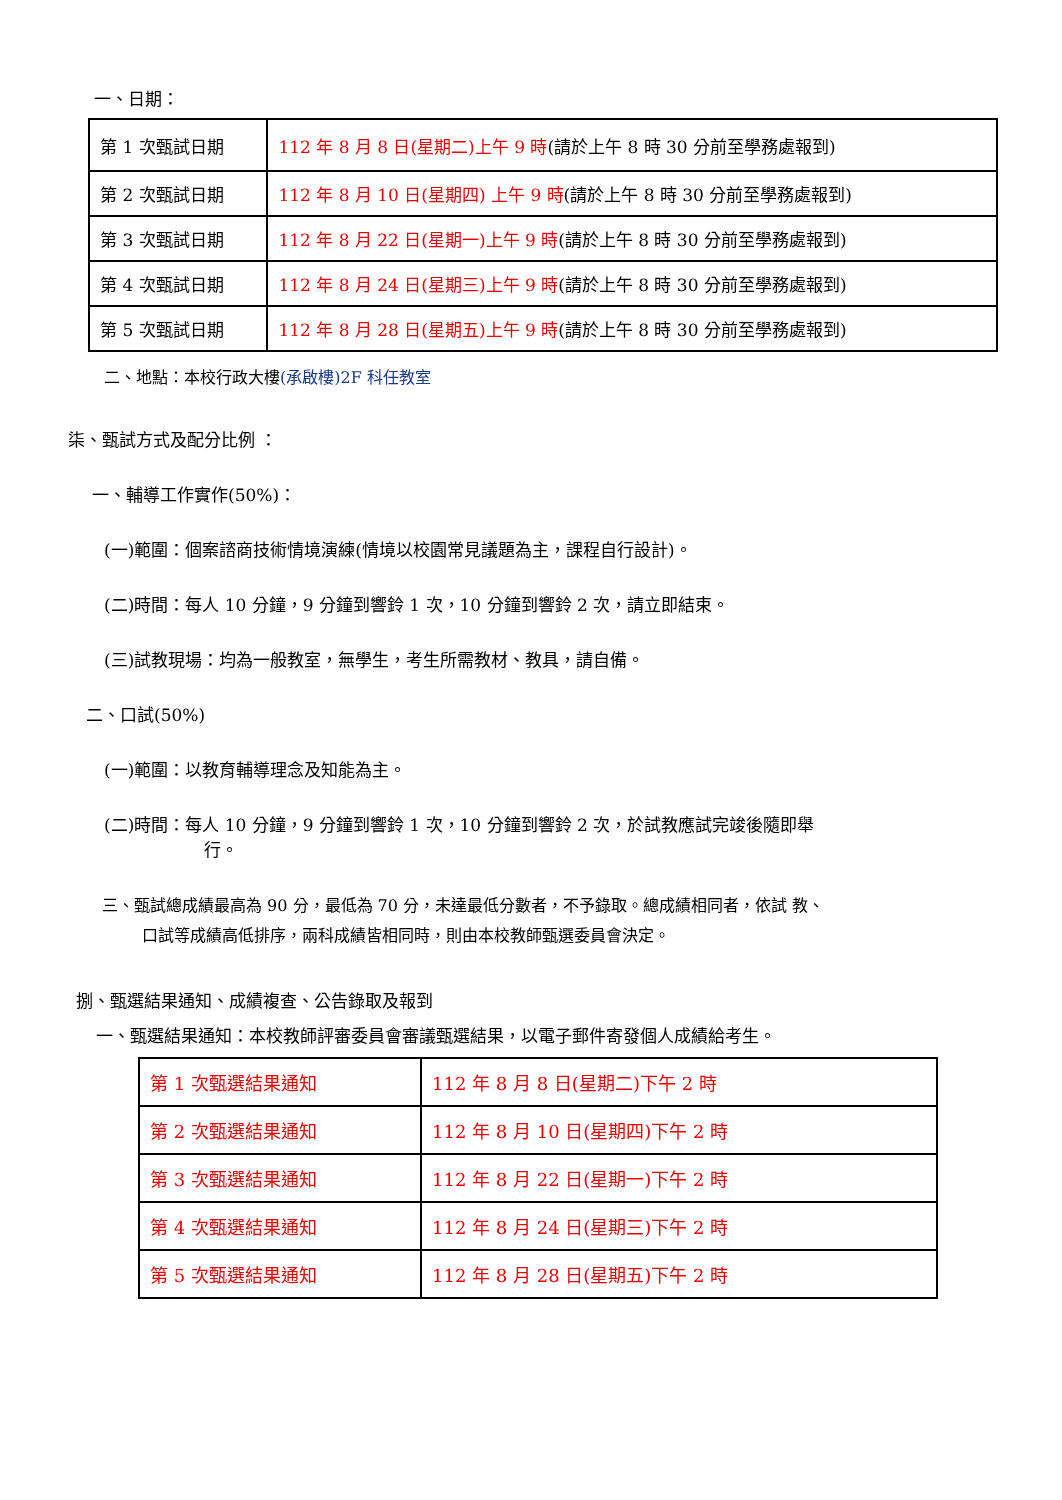一、日期：
| 第 1 次甄試日期 | 112 年 8 月 8 日(星期二)上午 9 時 (請於上午 8 時 30 分前至學務處報到) |
| 第 2 次甄試日期 | 112 年 8 月 10 日(星期四) 上午 9 時 (請於上午 8 時 30 分前至學務處報到) |
| 第 3 次甄試日期 | 112 年 8 月 22 日(星期一)上午 9 時 (請於上午 8 時 30 分前至學務處報到) |
| 第 4 次甄試日期 | 112 年 8 月 24 日(星期三)上午 9 時 (請於上午 8 時 30 分前至學務處報到) |
| 第 5 次甄試日期 | 112 年 8 月 28 日(星期五)上午 9 時 (請於上午 8 時 30 分前至學務處報到) |
二、地點：本校行政大樓(承啟樓)2F 科任教室
柒、甄試方式及配分比例 ：
一、輔導工作實作(50%)：
(一)範圍：個案諮商技術情境演練(情境以校園常見議題為主，課程自行設計)。
(二)時間：每人 10 分鐘，9 分鐘到響鈴 1 次，10 分鐘到響鈴 2 次，請立即結束。
(三)試教現場：均為一般教室，無學生，考生所需教材、教具，請自備。
二、口試(50%)
(一)範圍：以教育輔導理念及知能為主。
(二)時間：每人 10 分鐘，9 分鐘到響鈴 1 次，10 分鐘到響鈴 2 次，於試教應試完竣後隨即舉
行。
三、甄試總成績最高為 90 分，最低為 70 分，未達最低分數者，不予錄取。總成績相同者，依試 教、
口試等成績高低排序，兩科成績皆相同時，則由本校教師甄選委員會決定。
捌、甄選結果通知、成績複查、公告錄取及報到
一、甄選結果通知：本校教師評審委員會審議甄選結果，以電子郵件寄發個人成績給考生。
| 第 1 次甄選結果通知 | 112 年 8 月 8 日(星期二)下午 2 時 |
| 第 2 次甄選結果通知 | 112 年 8 月 10 日(星期四)下午 2 時 |
| 第 3 次甄選結果通知 | 112 年 8 月 22 日(星期一)下午 2 時 |
| 第 4 次甄選結果通知 | 112 年 8 月 24 日(星期三)下午 2 時 |
| 第 5 次甄選結果通知 | 112 年 8 月 28 日(星期五)下午 2 時 |